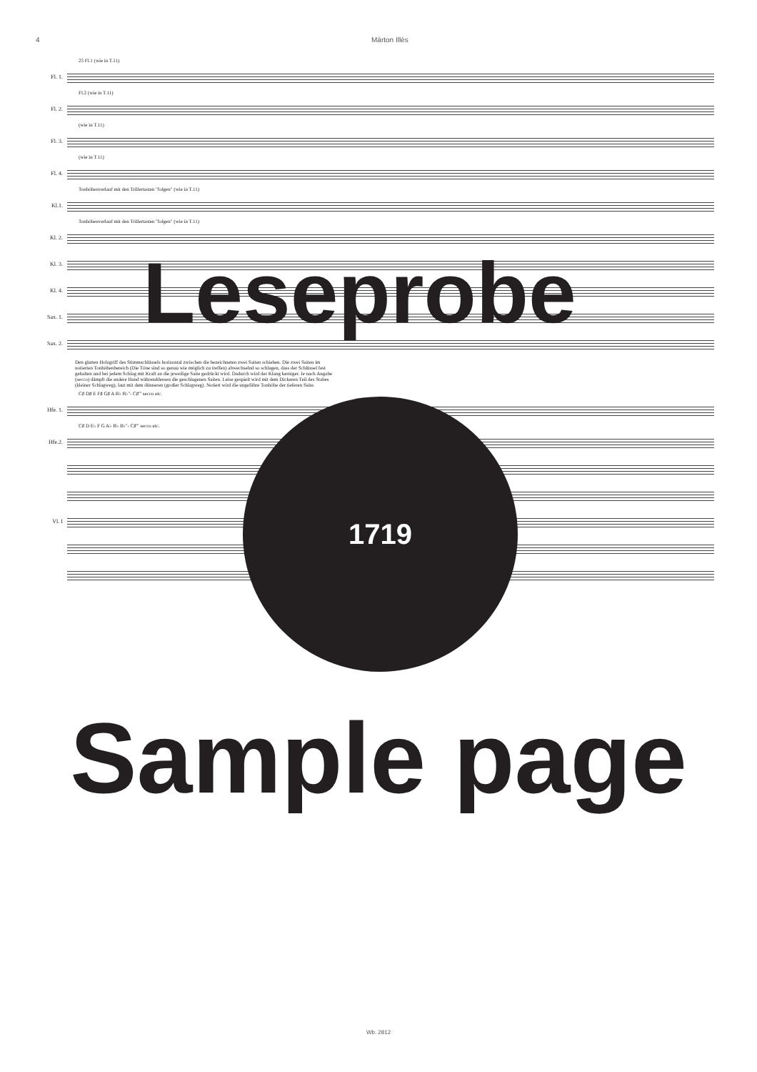4 Márton Illés
25 Fl.1 (wie in T.11)
Fl. 1.
Fl.2 (wie in T.11)
Fl. 2.
(wie in T.11)
Fl. 3.
(wie in T.11)
Fl. 4.
Tonhöhenverlauf mit den Trillertasten "folgen" (wie in T.11)
Kl.1.
Tonhöhenverlauf mit den Trillertasten "folgen" (wie in T.11)
Kl. 2.
Kl. 3.
Kl. 4.
Sax. 1.
Sax. 2.
Den glatten Holzgriff des Stimmschlüssels horizontal zwischen die bezeichneten zwei Saiten schieben. Die zwei Saiten im notierten Tonhöhenbereich (Die Töne sind so genau wie möglich zu treffen) abwechselnd so schlagen, dass der Schlüssel fest gehalten und bei jedem Schlag mit Kraft an die jeweilige Saite gedrückt wird. Dadurch wird der Klang kerniger. Je nach Angabe (secco) dämpft die andere Hand währenddessen die geschlagenen Saiten. Leise gespielt wird mit dem Dickeren Teil des Stabes (kleiner Schlagweg), laut mit dem dünneren (großer Schlagweg). Notiert wird die ungefähre Tonhöhe der tieferen Saite.
C♯ D♯ E F♯ G♯ A B♭ B♭''- C♯''' secco etc.
Hfe. 1.
C♯ D E♭ F G A♭ B♭ B♭''- C♯''' secco etc.
Hfe.2.
Vl. I
Leseprobe
1719
Sample page
Wb. 2812